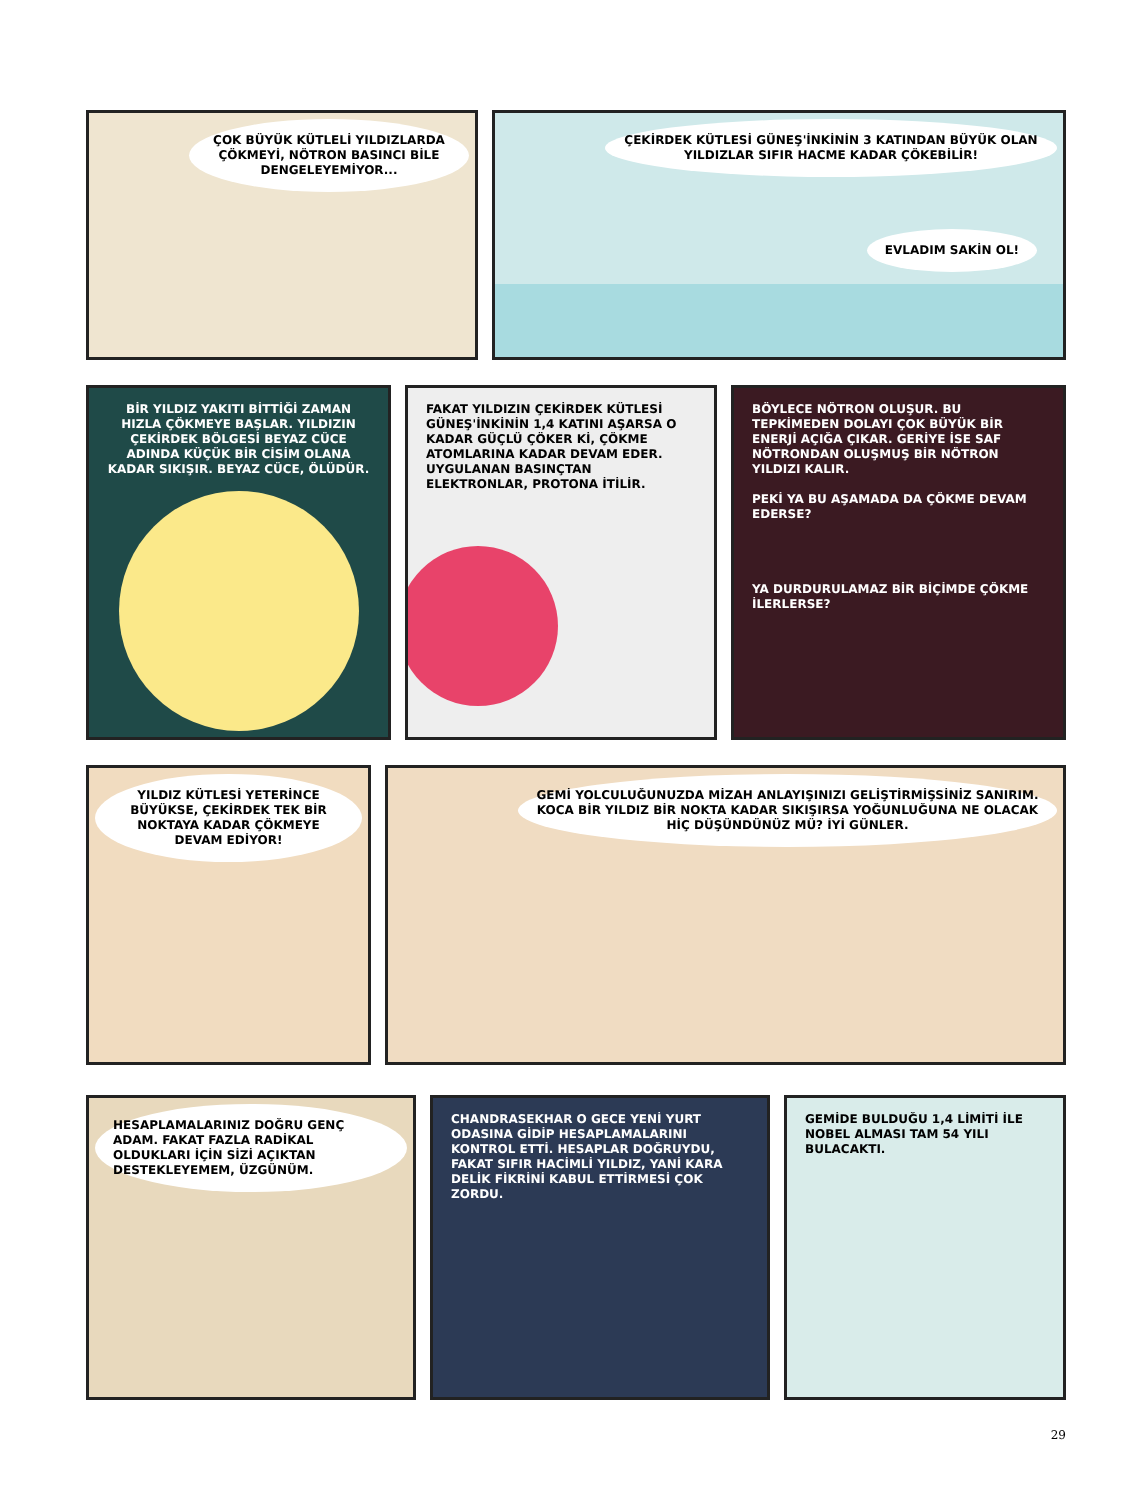ÇOK BÜYÜK KÜTLELİ YILDIZLARDA ÇÖKMEYİ, NÖTRON BASINCI BİLE DENGELEYEMİYOR...
ÇEKİRDEK KÜTLESİ GÜNEŞ'İNKİNİN 3 KATINDAN BÜYÜK OLAN YILDIZLAR SIFIR HACME KADAR ÇÖKEBİLİR!
EVLADIM SAKİN OL!
BİR YILDIZ YAKITI BİTTİĞİ ZAMAN HIZLA ÇÖKMEYE BAŞLAR. YILDIZIN ÇEKİRDEK BÖLGESİ BEYAZ CÜCE ADINDA KÜÇÜK BİR CİSİM OLANA KADAR SIKIŞIR. BEYAZ CÜCE, ÖLÜDÜR.
FAKAT YILDIZIN ÇEKİRDEK KÜTLESİ GÜNEŞ'İNKİNİN 1,4 KATINI AŞARSA O KADAR GÜÇLÜ ÇÖKER Kİ, ÇÖKME ATOMLARINA KADAR DEVAM EDER. UYGULANAN BASINÇTAN ELEKTRONLAR, PROTONA İTİLİR.
BÖYLECE NÖTRON OLUŞUR. BU TEPKİMEDEN DOLAYI ÇOK BÜYÜK BİR ENERJİ AÇIĞA ÇIKAR. GERİYE İSE SAF NÖTRONDAN OLUŞMUŞ BİR NÖTRON YILDIZI KALIR.
PEKİ YA BU AŞAMADA DA ÇÖKME DEVAM EDERSE?
YA DURDURULAMAZ BİR BİÇİMDE ÇÖKME İLERLERSE?
YILDIZ KÜTLESİ YETERİNCE BÜYÜKSE, ÇEKİRDEK TEK BİR NOKTAYA KADAR ÇÖKMEYE DEVAM EDİYOR!
GEMİ YOLCULUĞUNUZDA MİZAH ANLAYIŞINIZI GELİŞTİRMİŞSİNİZ SANIRIM. KOCA BİR YILDIZ BİR NOKTA KADAR SIKIŞIRSA YOĞUNLUĞUNA NE OLACAK HİÇ DÜŞÜNDÜNÜZ MÜ? İYİ GÜNLER.
HESAPLAMALARINIZ DOĞRU GENÇ ADAM. FAKAT FAZLA RADİKAL OLDUKLARI İÇİN SİZİ AÇIKTAN DESTEKLEYEMEM, ÜZGÜNÜM.
CHANDRASEKHAR O GECE YENİ YURT ODASINA GİDİP HESAPLAMALARINI KONTROL ETTİ. HESAPLAR DOĞRUYDU, FAKAT SIFIR HACİMLİ YILDIZ, YANİ KARA DELİK FİKRİNİ KABUL ETTİRMESİ ÇOK ZORDU.
GEMİDE BULDUĞU 1,4 LİMİTİ İLE NOBEL ALMASI TAM 54 YILI BULACAKTI.
29